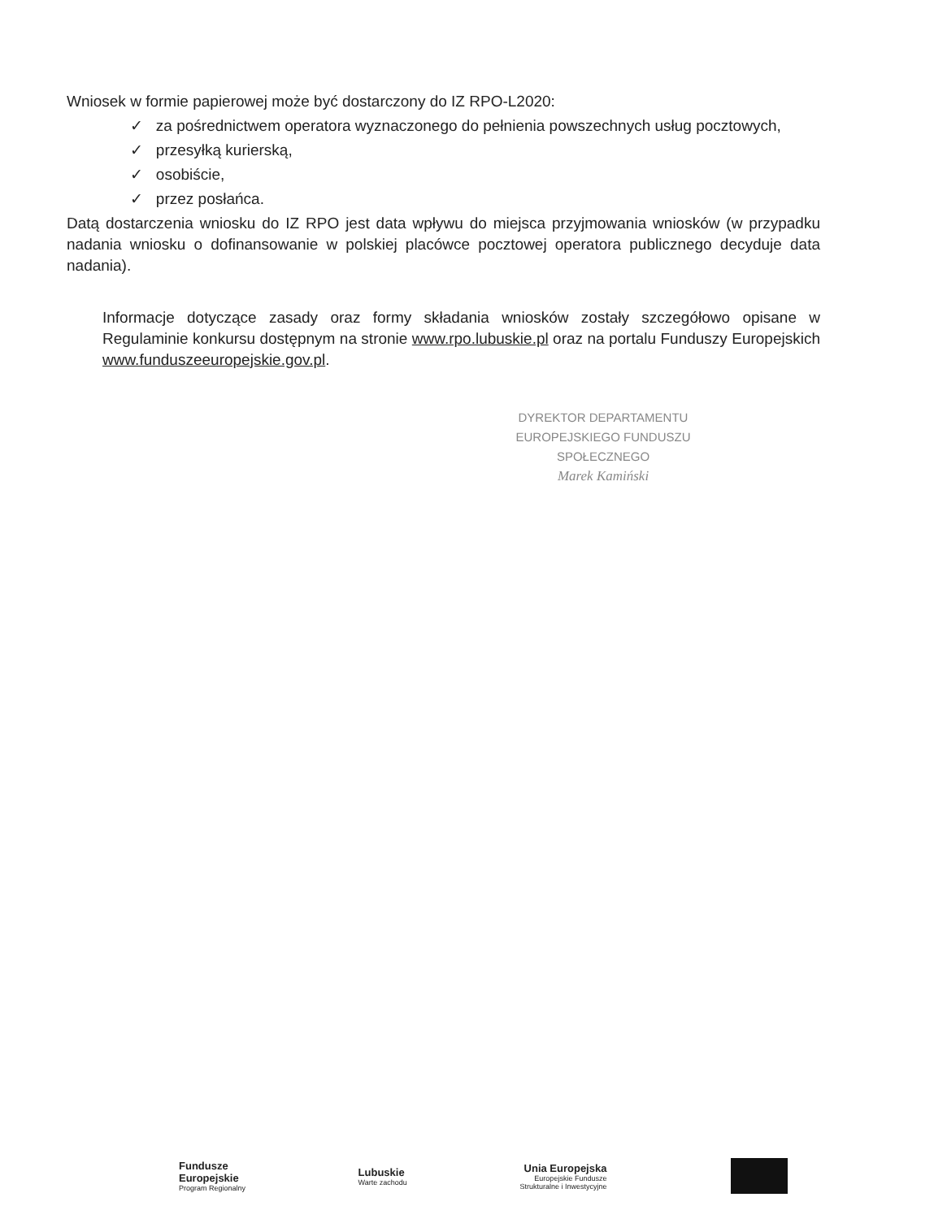Wniosek w formie papierowej może być dostarczony do IZ RPO-L2020:
✓ za pośrednictwem operatora wyznaczonego do pełnienia powszechnych usług pocztowych,
✓ przesyłką kurierską,
✓ osobiście,
✓ przez posłańca.
Datą dostarczenia wniosku do IZ RPO jest data wpływu do miejsca przyjmowania wniosków (w przypadku nadania wniosku o dofinansowanie w polskiej placówce pocztowej operatora publicznego decyduje data nadania).
Informacje dotyczące zasady oraz formy składania wniosków zostały szczegółowo opisane w Regulaminie konkursu dostępnym na stronie www.rpo.lubuskie.pl oraz na portalu Funduszy Europejskich www.funduszeeuropejskie.gov.pl.
DYREKTOR DEPARTAMENTU
EUROPEJSKIEGO FUNDUSZU SPOŁECZNEGO
Marek Kamiński
Fundusze
Europejskie
Program Regionalny
Lubuskie
Warte zachodu
Unia Europejska
Europejskie Fundusze
Strukturalne i Inwestycyjne